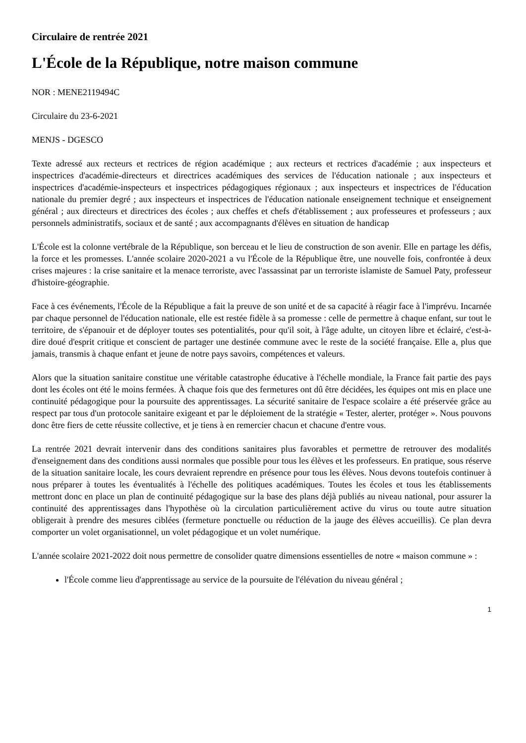Circulaire de rentrée 2021
L'École de la République, notre maison commune
NOR : MENE2119494C
Circulaire du 23-6-2021
MENJS - DGESCO
Texte adressé aux recteurs et rectrices de région académique ; aux recteurs et rectrices d'académie ; aux inspecteurs et inspectrices d'académie-directeurs et directrices académiques des services de l'éducation nationale ; aux inspecteurs et inspectrices d'académie-inspecteurs et inspectrices pédagogiques régionaux ; aux inspecteurs et inspectrices de l'éducation nationale du premier degré ; aux inspecteurs et inspectrices de l'éducation nationale enseignement technique et enseignement général ; aux directeurs et directrices des écoles ; aux cheffes et chefs d'établissement ; aux professeures et professeurs ; aux personnels administratifs, sociaux et de santé ; aux accompagnants d'élèves en situation de handicap
L'École est la colonne vertébrale de la République, son berceau et le lieu de construction de son avenir. Elle en partage les défis, la force et les promesses. L'année scolaire 2020-2021 a vu l'École de la République être, une nouvelle fois, confrontée à deux crises majeures : la crise sanitaire et la menace terroriste, avec l'assassinat par un terroriste islamiste de Samuel Paty, professeur d'histoire-géographie.
Face à ces événements, l'École de la République a fait la preuve de son unité et de sa capacité à réagir face à l'imprévu. Incarnée par chaque personnel de l'éducation nationale, elle est restée fidèle à sa promesse : celle de permettre à chaque enfant, sur tout le territoire, de s'épanouir et de déployer toutes ses potentialités, pour qu'il soit, à l'âge adulte, un citoyen libre et éclairé, c'est-à-dire doué d'esprit critique et conscient de partager une destinée commune avec le reste de la société française. Elle a, plus que jamais, transmis à chaque enfant et jeune de notre pays savoirs, compétences et valeurs.
Alors que la situation sanitaire constitue une véritable catastrophe éducative à l'échelle mondiale, la France fait partie des pays dont les écoles ont été le moins fermées. À chaque fois que des fermetures ont dû être décidées, les équipes ont mis en place une continuité pédagogique pour la poursuite des apprentissages. La sécurité sanitaire de l'espace scolaire a été préservée grâce au respect par tous d'un protocole sanitaire exigeant et par le déploiement de la stratégie « Tester, alerter, protéger ». Nous pouvons donc être fiers de cette réussite collective, et je tiens à en remercier chacun et chacune d'entre vous.
La rentrée 2021 devrait intervenir dans des conditions sanitaires plus favorables et permettre de retrouver des modalités d'enseignement dans des conditions aussi normales que possible pour tous les élèves et les professeurs. En pratique, sous réserve de la situation sanitaire locale, les cours devraient reprendre en présence pour tous les élèves. Nous devons toutefois continuer à nous préparer à toutes les éventualités à l'échelle des politiques académiques. Toutes les écoles et tous les établissements mettront donc en place un plan de continuité pédagogique sur la base des plans déjà publiés au niveau national, pour assurer la continuité des apprentissages dans l'hypothèse où la circulation particulièrement active du virus ou toute autre situation obligerait à prendre des mesures ciblées (fermeture ponctuelle ou réduction de la jauge des élèves accueillis). Ce plan devra comporter un volet organisationnel, un volet pédagogique et un volet numérique.
L'année scolaire 2021-2022 doit nous permettre de consolider quatre dimensions essentielles de notre « maison commune » :
l'École comme lieu d'apprentissage au service de la poursuite de l'élévation du niveau général ;
1